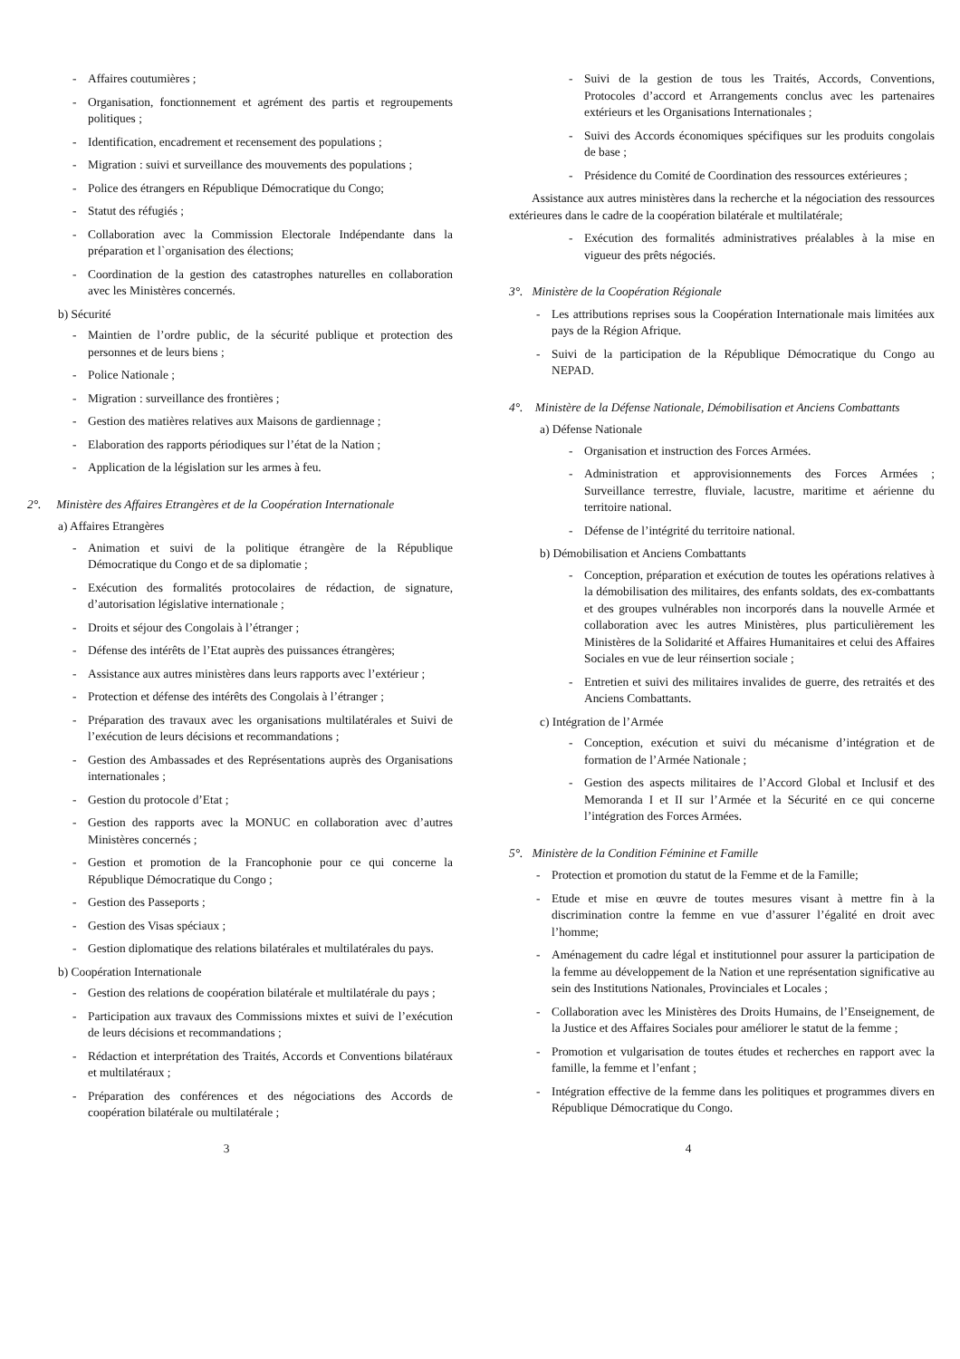- Affaires coutumières ;
- Organisation, fonctionnement et agrément des partis et regroupements politiques ;
- Identification, encadrement et recensement des populations ;
- Migration : suivi et surveillance des mouvements des populations ;
- Police des étrangers en République Démocratique du Congo;
- Statut des réfugiés ;
- Collaboration avec la Commission Electorale Indépendante dans la préparation et l`organisation des élections;
- Coordination de la gestion des catastrophes naturelles en collaboration avec les Ministères concernés.
b) Sécurité
- Maintien de l’ordre public, de la sécurité publique et protection des personnes et de leurs biens ;
- Police Nationale ;
- Migration : surveillance des frontières ;
- Gestion des matières relatives aux Maisons de gardiennage ;
- Elaboration des rapports périodiques sur l’état de la Nation ;
- Application de la législation sur les armes à feu.
2°. Ministère des Affaires Etrangères et de la Coopération Internationale
a) Affaires Etrangères
- Animation et suivi de la politique étrangère de la République Démocratique du Congo et de sa diplomatie ;
- Exécution des formalités protocolaires de rédaction, de signature, d’autorisation législative internationale ;
- Droits et séjour des Congolais à l’étranger ;
- Défense des intérêts de l’Etat auprès des puissances étrangères;
- Assistance aux autres ministères dans leurs rapports avec l’extérieur ;
- Protection et défense des intérêts des Congolais à l’étranger ;
- Préparation des travaux avec les organisations multilatérales et Suivi de l’exécution de leurs décisions et recommandations ;
- Gestion des Ambassades et des Représentations auprès des Organisations internationales ;
- Gestion du protocole d’Etat ;
- Gestion des rapports avec la MONUC en collaboration avec d’autres Ministères concernés ;
- Gestion et promotion de la Francophonie pour ce qui concerne la République Démocratique du Congo ;
- Gestion des Passeports ;
- Gestion des Visas spéciaux ;
- Gestion diplomatique des relations bilatérales et multilatérales du pays.
b) Coopération Internationale
- Gestion des relations de coopération bilatérale et multilatérale du pays ;
- Participation aux travaux des Commissions mixtes et suivi de l’exécution de leurs décisions et recommandations ;
- Rédaction et interprétation des Traités, Accords et Conventions bilatéraux et multilatéraux ;
- Préparation des conférences et des négociations des Accords de coopération bilatérale ou multilatérale ;
- Suivi de la gestion de tous les Traités, Accords, Conventions, Protocoles d’accord et Arrangements conclus avec les partenaires extérieurs et les Organisations Internationales ;
- Suivi des Accords économiques spécifiques sur les produits congolais de base ;
- Présidence du Comité de Coordination des ressources extérieures ;
Assistance aux autres ministères dans la recherche et la négociation des ressources extérieures dans le cadre de la coopération bilatérale et multilatérale;
- Exécution des formalités administratives préalables à la mise en vigueur des prêts négociés.
3°. Ministère de la Coopération Régionale
- Les attributions reprises sous la Coopération Internationale mais limitées aux pays de la Région Afrique.
- Suivi de la participation de la République Démocratique du Congo au NEPAD.
4°. Ministère de la Défense Nationale, Démobilisation et Anciens Combattants
a) Défense Nationale
- Organisation et instruction des Forces Armées.
- Administration et approvisionnements des Forces Armées ; Surveillance terrestre, fluviale, lacustre, maritime et aérienne du territoire national.
- Défense de l’intégrité du territoire national.
b) Démobilisation et Anciens Combattants
- Conception, préparation et exécution de toutes les opérations relatives à la démobilisation des militaires, des enfants soldats, des ex-combattants et des groupes vulnérables non incorporés dans la nouvelle Armée et collaboration avec les autres Ministères, plus particulièrement les Ministères de la Solidarité et Affaires Humanitaires et celui des Affaires Sociales en vue de leur réinsertion sociale ;
- Entretien et suivi des militaires invalides de guerre, des retraités et des Anciens Combattants.
c) Intégration de l’Armée
- Conception, exécution et suivi du mécanisme d’intégration et de formation de l’Armée Nationale ;
- Gestion des aspects militaires de l’Accord Global et Inclusif et des Memoranda I et II sur l’Armée et la Sécurité en ce qui concerne l’intégration des Forces Armées.
5°. Ministère de la Condition Féminine et Famille
- Protection et promotion du statut de la Femme et de la Famille;
- Etude et mise en œuvre de toutes mesures visant à mettre fin à la discrimination contre la femme en vue d’assurer l’égalité en droit avec l’homme;
- Aménagement du cadre légal et institutionnel pour assurer la participation de la femme au développement de la Nation et une représentation significative au sein des Institutions Nationales, Provinciales et Locales ;
- Collaboration avec les Ministères des Droits Humains, de l’Enseignement, de la Justice et des Affaires Sociales pour améliorer le statut de la femme ;
- Promotion et vulgarisation de toutes études et recherches en rapport avec la famille, la femme et l’enfant ;
- Intégration effective de la femme dans les politiques et programmes divers en République Démocratique du Congo.
3 4